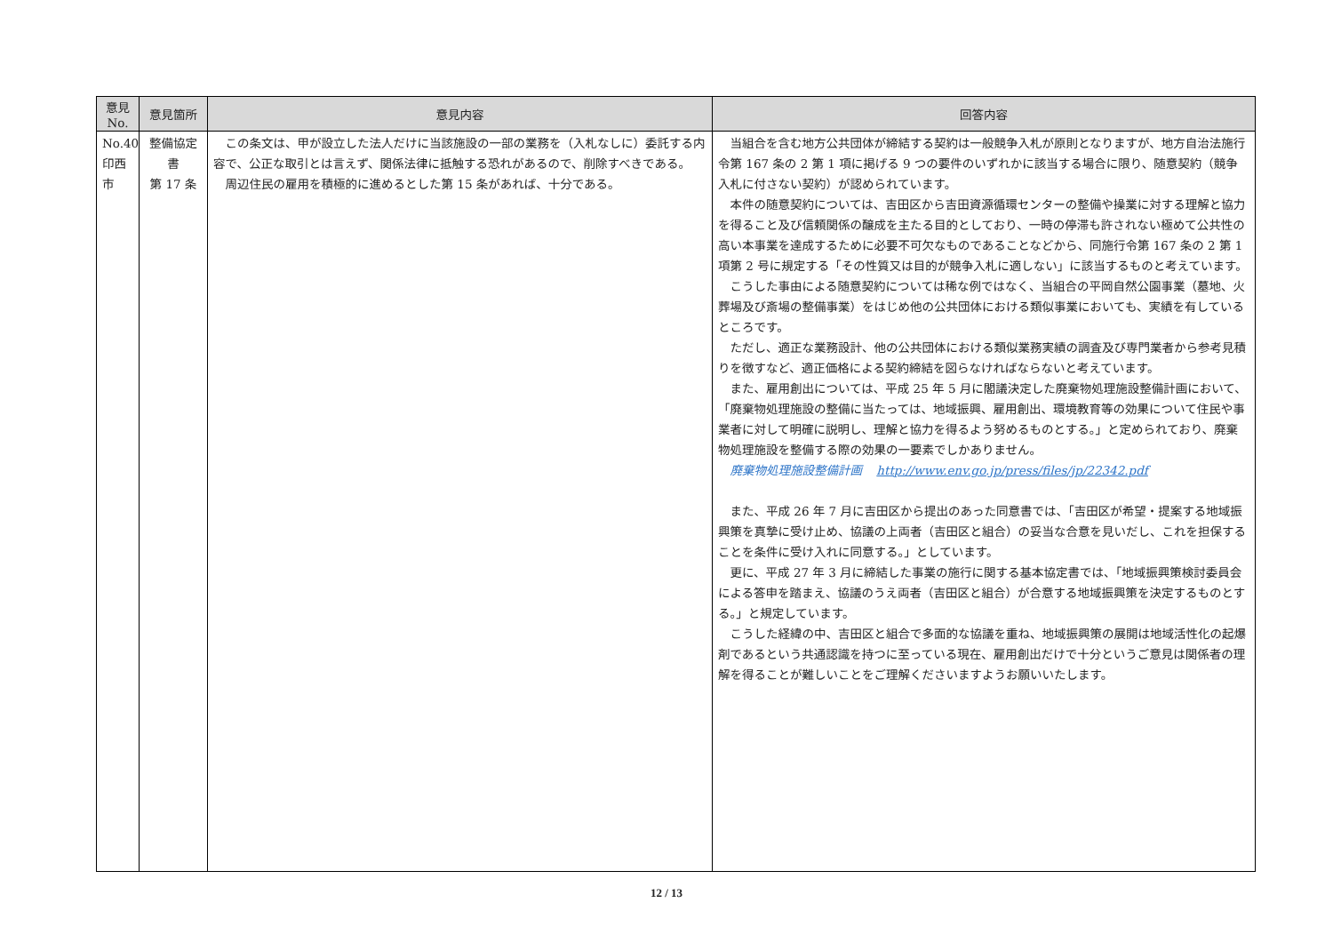| 意見No. | 意見箇所 | 意見内容 | 回答内容 |
| --- | --- | --- | --- |
| No.40 印西市 | 整備協定書 第 17 条 | この条文は、甲が設立した法人だけに当該施設の一部の業務を（入札なしに）委託する内容で、公正な取引とは言えず、関係法律に抵触する恐れがあるので、削除すべきである。 周辺住民の雇用を積極的に進めるとした第 15 条があれば、十分である。 | 当組合を含む地方公共団体が締結する契約は一般競争入札が原則となりますが、地方自治法施行令第 167 条の 2 第 1 項に掲げる 9 つの要件のいずれかに該当する場合に限り、随意契約（競争入札に付さない契約）が認められています。 本件の随意契約については、吉田区から吉田資源循環センターの整備や操業に対する理解と協力を得ること及び信頼関係の醸成を主たる目的としており、一時の停滞も許されない極めて公共性の高い本事業を達成するために必要不可欠なものであることなどから、同施行令第 167 条の 2 第 1 項第 2 号に規定する「その性質又は目的が競争入札に適しない」に該当するものと考えています。 こうした事由による随意契約については稀な例ではなく、当組合の平岡自然公園事業（墓地、火葬場及び斎場の整備事業）をはじめ他の公共団体における類似事業においても、実績を有しているところです。 ただし、適正な業務設計、他の公共団体における類似業務実績の調査及び専門業者から参考見積りを徴すなど、適正価格による契約締結を図らなければならないと考えています。 また、雇用創出については、平成 25 年 5 月に閣議決定した廃棄物処理施設整備計画において、「廃棄物処理施設の整備に当たっては、地域振興、雇用創出、環境教育等の効果について住民や事業者に対して明確に説明し、理解と協力を得るよう努めるものとする。」と定められており、廃棄物処理施設を整備する際の効果の一要素でしかありません。 廃棄物処理施設整備計画 http://www.env.go.jp/press/files/jp/22342.pdf また、平成 26 年 7 月に吉田区から提出のあった同意書では、「吉田区が希望・提案する地域振興策を真摯に受け止め、協議の上両者（吉田区と組合）の妥当な合意を見いだし、これを担保することを条件に受け入れに同意する。」としています。 更に、平成 27 年 3 月に締結した事業の施行に関する基本協定書では、「地域振興策検討委員会による答申を踏まえ、協議のうえ両者（吉田区と組合）が合意する地域振興策を決定するものとする。」と規定しています。 こうした経緯の中、吉田区と組合で多面的な協議を重ね、地域振興策の展開は地域活性化の起爆剤であるという共通認識を持つに至っている現在、雇用創出だけで十分というご意見は関係者の理解を得ることが難しいことをご理解くださいますようお願いいたします。 |
12 / 13